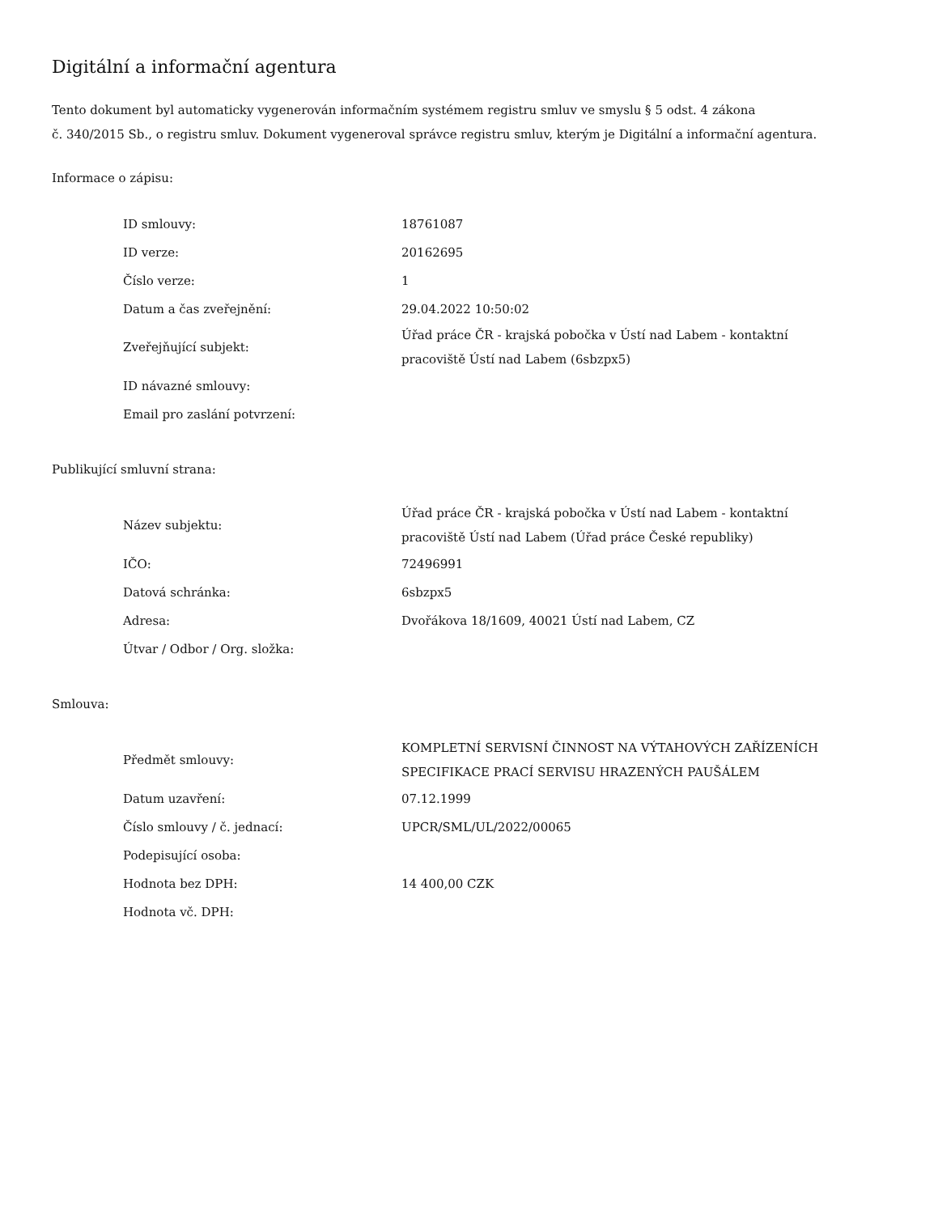Digitální a informační agentura
Tento dokument byl automaticky vygenerován informačním systémem registru smluv ve smyslu § 5 odst. 4 zákona
č. 340/2015 Sb., o registru smluv. Dokument vygeneroval správce registru smluv, kterým je Digitální a informační agentura.
Informace o zápisu:
| ID smlouvy: | 18761087 |
| ID verze: | 20162695 |
| Číslo verze: | 1 |
| Datum a čas zveřejnění: | 29.04.2022 10:50:02 |
| Zveřejňující subjekt: | Úřad práce ČR - krajská pobočka v Ústí nad Labem - kontaktní pracoviště Ústí nad Labem (6sbzpx5) |
| ID návazné smlouvy: | |
| Email pro zaslání potvrzení: | |
Publikující smluvní strana:
| Název subjektu: | Úřad práce ČR - krajská pobočka v Ústí nad Labem - kontaktní pracoviště Ústí nad Labem (Úřad práce České republiky) |
| IČO: | 72496991 |
| Datová schránka: | 6sbzpx5 |
| Adresa: | Dvořákova 18/1609, 40021 Ústí nad Labem, CZ |
| Útvar / Odbor / Org. složka: | |
Smlouva:
| Předmět smlouvy: | KOMPLETNÍ SERVISNÍ ČINNOST NA VÝTAHOVÝCH ZAŘÍZENÍCH SPECIFIKACE PRACÍ SERVISU HRAZENÝCH PAUŠÁLEM |
| Datum uzavření: | 07.12.1999 |
| Číslo smlouvy / č. jednací: | UPCR/SML/UL/2022/00065 |
| Podepisující osoba: | |
| Hodnota bez DPH: | 14 400,00 CZK |
| Hodnota vč. DPH: | |